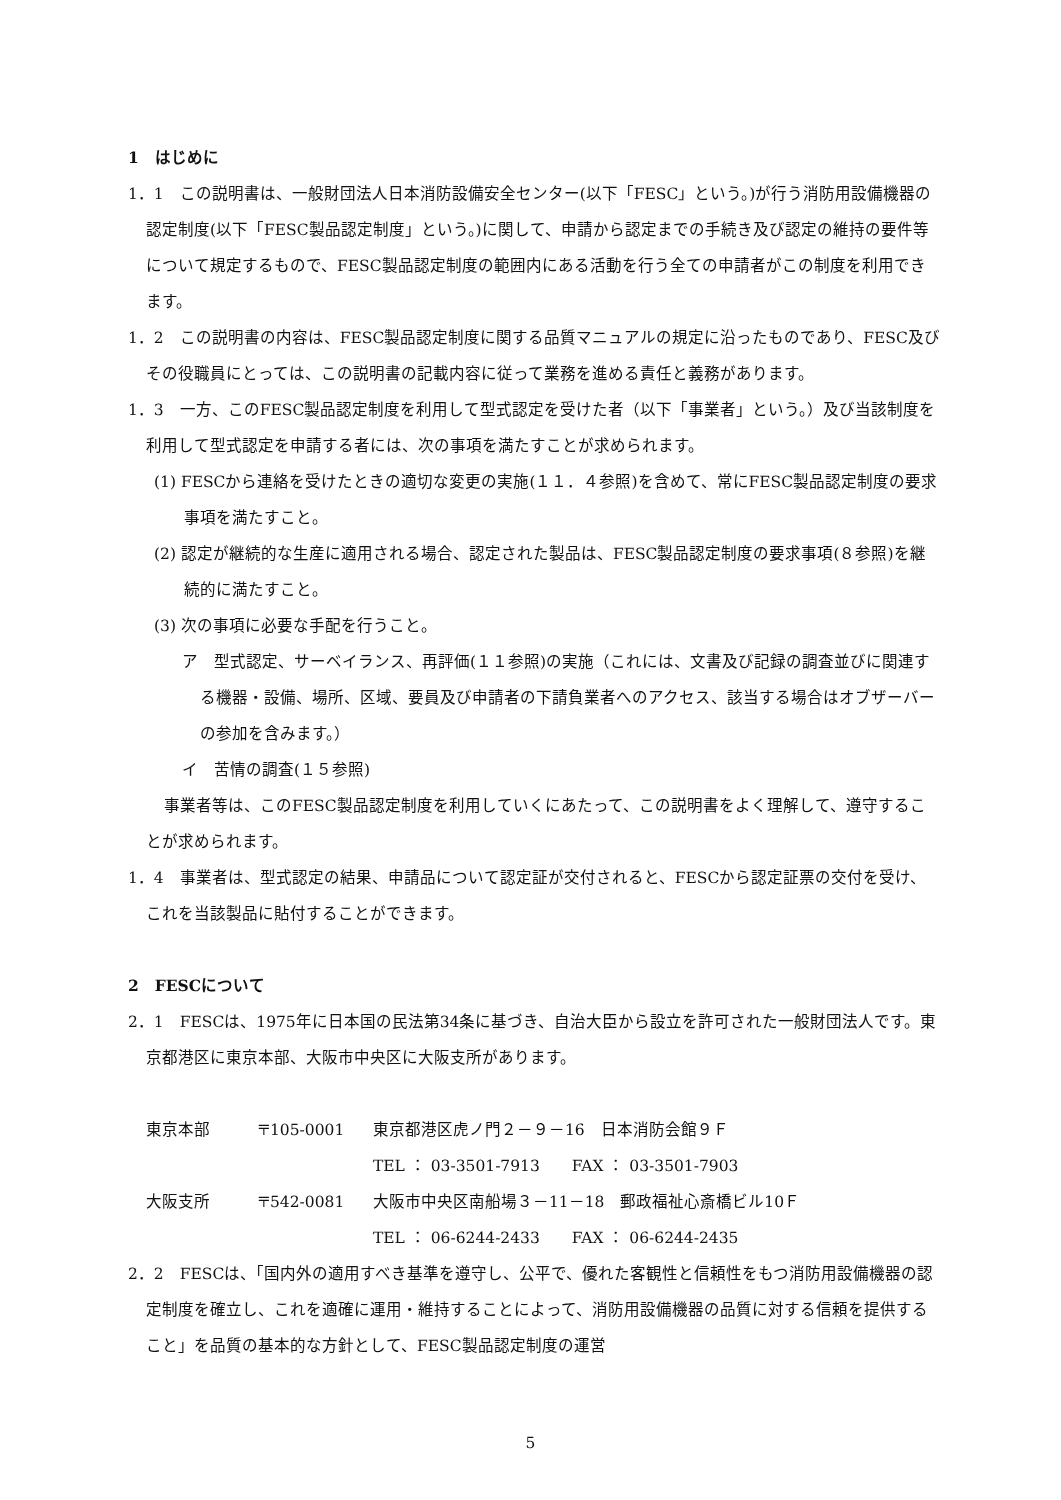1　はじめに
1．1　この説明書は、一般財団法人日本消防設備安全センター(以下「FESC」という。)が行う消防用設備機器の認定制度(以下「FESC製品認定制度」という。)に関して、申請から認定までの手続き及び認定の維持の要件等について規定するもので、FESC製品認定制度の範囲内にある活動を行う全ての申請者がこの制度を利用できます。
1．2　この説明書の内容は、FESC製品認定制度に関する品質マニュアルの規定に沿ったものであり、FESC及びその役職員にとっては、この説明書の記載内容に従って業務を進める責任と義務があります。
1．3　一方、このFESC製品認定制度を利用して型式認定を受けた者（以下「事業者」という。）及び当該制度を利用して型式認定を申請する者には、次の事項を満たすことが求められます。
(1) FESCから連絡を受けたときの適切な変更の実施(１１．４参照)を含めて、常にFESC製品認定制度の要求事項を満たすこと。
(2) 認定が継続的な生産に適用される場合、認定された製品は、FESC製品認定制度の要求事項(８参照)を継続的に満たすこと。
(3) 次の事項に必要な手配を行うこと。
ア　型式認定、サーベイランス、再評価(１１参照)の実施（これには、文書及び記録の調査並びに関連する機器・設備、場所、区域、要員及び申請者の下請負業者へのアクセス、該当する場合はオブザーバーの参加を含みます。）
イ　苦情の調査(１５参照)
事業者等は、このFESC製品認定制度を利用していくにあたって、この説明書をよく理解して、遵守することが求められます。
1．4　事業者は、型式認定の結果、申請品について認定証が交付されると、FESCから認定証票の交付を受け、これを当該製品に貼付することができます。
2　FESCについて
2．1　FESCは、1975年に日本国の民法第34条に基づき、自治大臣から設立を許可された一般財団法人です。東京都港区に東京本部、大阪市中央区に大阪支所があります。
東京本部 〒105-0001 東京都港区虎ノ門２－９－16　日本消防会館９Ｆ
TEL ： 03-3501-7913　　FAX ： 03-3501-7903
大阪支所 〒542-0081 大阪市中央区南船場３－11－18　郵政福祉心斎橋ビル10Ｆ
TEL ： 06-6244-2433　　FAX ： 06-6244-2435
2．2　FESCは、「国内外の適用すべき基準を遵守し、公平で、優れた客観性と信頼性をもつ消防用設備機器の認定制度を確立し、これを適確に運用・維持することによって、消防用設備機器の品質に対する信頼を提供すること」を品質の基本的な方針として、FESC製品認定制度の運営
5